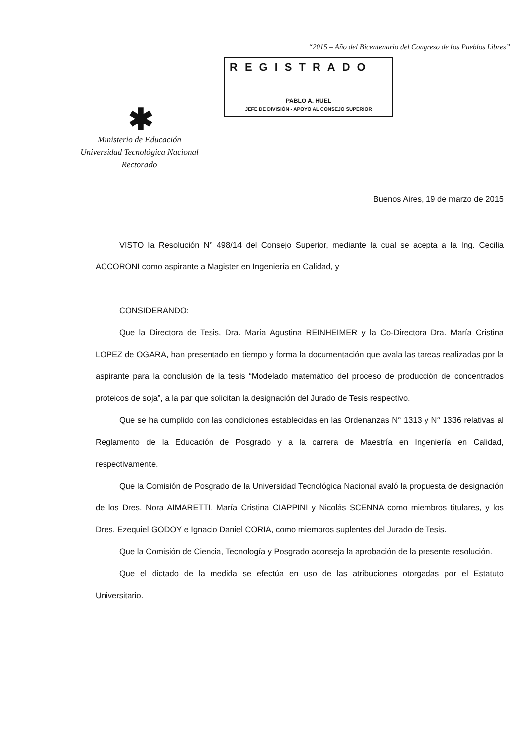“2015 – Año del Bicentenario del Congreso de los Pueblos Libres”
REGISTRADO
PABLO A. HUEL
JEFE DE DIVISIÓN - APOYO AL CONSEJO SUPERIOR
✱
Ministerio de Educación
Universidad Tecnológica Nacional
Rectorado
Buenos Aires, 19 de marzo de 2015
VISTO la Resolución N° 498/14 del Consejo Superior, mediante la cual se acepta a la Ing. Cecilia ACCORONI como aspirante a Magister en Ingeniería en Calidad, y
CONSIDERANDO:
Que la Directora de Tesis, Dra. María Agustina REINHEIMER y la Co-Directora Dra. María Cristina LOPEZ de OGARA, han presentado en tiempo y forma la documentación que avala las tareas realizadas por la aspirante para la conclusión de la tesis “Modelado matemático del proceso de producción de concentrados proteicos de soja”, a la par que solicitan la designación del Jurado de Tesis respectivo.
Que se ha cumplido con las condiciones establecidas en las Ordenanzas N° 1313 y N° 1336 relativas al Reglamento de la Educación de Posgrado y a la carrera de Maestría en Ingeniería en Calidad, respectivamente.
Que la Comisión de Posgrado de la Universidad Tecnológica Nacional avaló la propuesta de designación de los Dres. Nora AIMARETTI, María Cristina CIAPPINI y Nicolás SCENNA como miembros titulares, y los Dres. Ezequiel GODOY e Ignacio Daniel CORIA, como miembros suplentes del Jurado de Tesis.
Que la Comisión de Ciencia, Tecnología y Posgrado aconseja la aprobación de la presente resolución.
Que el dictado de la medida se efectúa en uso de las atribuciones otorgadas por el Estatuto Universitario.